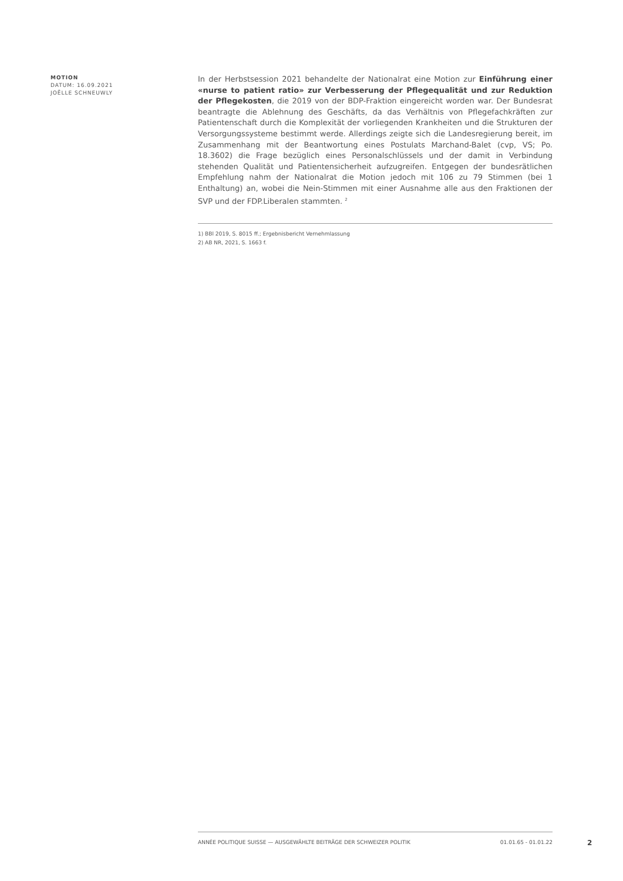MOTION
DATUM: 16.09.2021
JOËLLE SCHNEUWLY
In der Herbstsession 2021 behandelte der Nationalrat eine Motion zur Einführung einer «nurse to patient ratio» zur Verbesserung der Pflegequalität und zur Reduktion der Pflegekosten, die 2019 von der BDP-Fraktion eingereicht worden war. Der Bundesrat beantragte die Ablehnung des Geschäfts, da das Verhältnis von Pflegefachkräften zur Patientenschaft durch die Komplexität der vorliegenden Krankheiten und die Strukturen der Versorgungssysteme bestimmt werde. Allerdings zeigte sich die Landesregierung bereit, im Zusammenhang mit der Beantwortung eines Postulats Marchand-Balet (cvp, VS; Po. 18.3602) die Frage bezüglich eines Personalschlüssels und der damit in Verbindung stehenden Qualität und Patientensicherheit aufzugreifen. Entgegen der bundesrätlichen Empfehlung nahm der Nationalrat die Motion jedoch mit 106 zu 79 Stimmen (bei 1 Enthaltung) an, wobei die Nein-Stimmen mit einer Ausnahme alle aus den Fraktionen der SVP und der FDP.Liberalen stammten. <sup>2</sup>
1) BBl 2019, S. 8015 ff.; Ergebnisbericht Vernehmlassung
2) AB NR, 2021, S. 1663 f.
ANNÉE POLITIQUE SUISSE — AUSGEWÄHLTE BEITRÄGE DER SCHWEIZER POLITIK 01.01.65 - 01.01.22
2